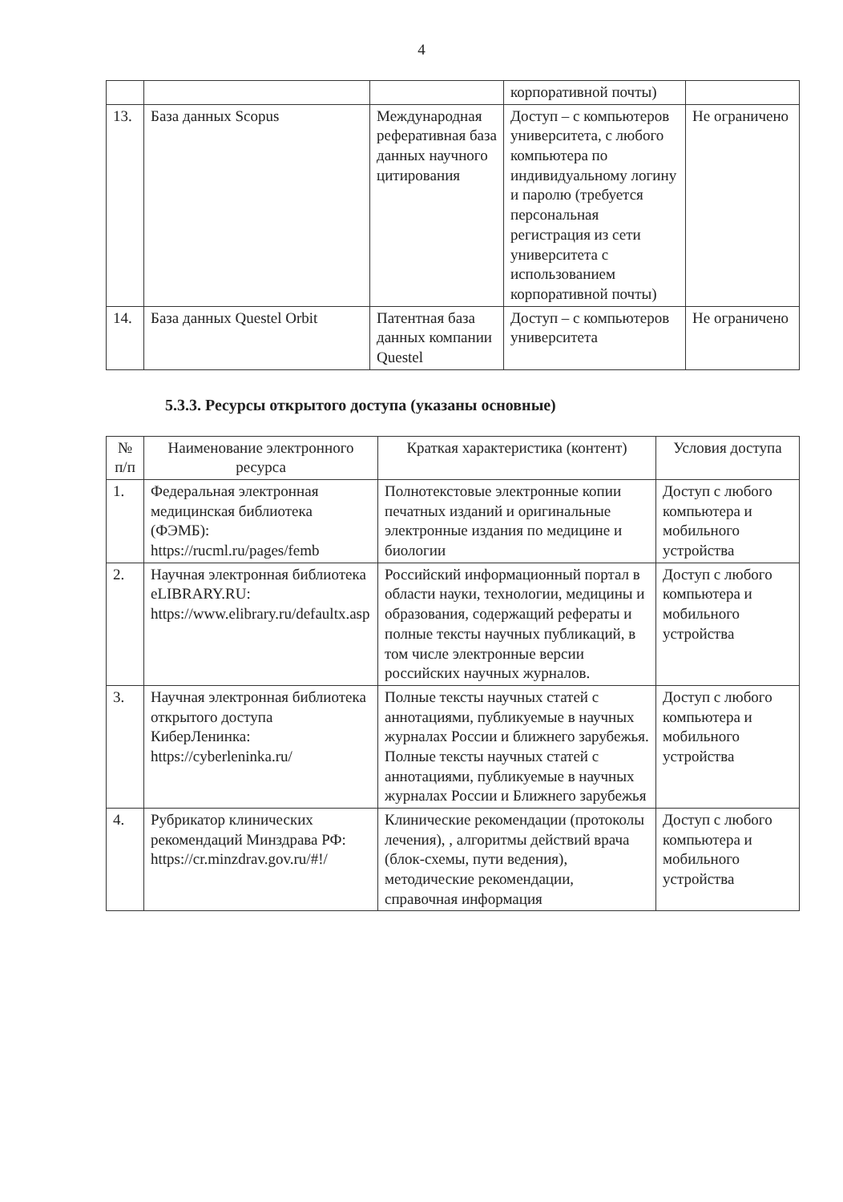4
| | | | корпоративной почты) | |
| 13. | База данных Scopus | Международная реферативная база данных научного цитирования | Доступ – с компьютеров университета, с любого компьютера по индивидуальному логину и паролю (требуется персональная регистрация из сети университета с использованием корпоративной почты) | Не ограничено |
| 14. | База данных Questel Orbit | Патентная база данных компании Questel | Доступ – с компьютеров университета | Не ограничено |
5.3.3. Ресурсы открытого доступа (указаны основные)
| № п/п | Наименование электронного ресурса | Краткая характеристика (контент) | Условия доступа |
| --- | --- | --- | --- |
| 1. | Федеральная электронная медицинская библиотека (ФЭМБ): https://rucml.ru/pages/femb | Полнотекстовые электронные копии печатных изданий и оригинальные электронные издания по медицине и биологии | Доступ с любого компьютера и мобильного устройства |
| 2. | Научная электронная библиотека eLIBRARY.RU: https://www.elibrary.ru/defaultx.asp | Российский информационный портал в области науки, технологии, медицины и образования, содержащий рефераты и полные тексты научных публикаций, в том числе электронные версии российских научных журналов. | Доступ с любого компьютера и мобильного устройства |
| 3. | Научная электронная библиотека открытого доступа КиберЛенинка: https://cyberleninka.ru/ | Полные тексты научных статей с аннотациями, публикуемые в научных журналах России и ближнего зарубежья. Полные тексты научных статей с аннотациями, публикуемые в научных журналах России и Ближнего зарубежья | Доступ с любого компьютера и мобильного устройства |
| 4. | Рубрикатор клинических рекомендаций Минздрава РФ: https://cr.minzdrav.gov.ru/#!/ | Клинические рекомендации (протоколы лечения), , алгоритмы действий врача (блок-схемы, пути ведения), методические рекомендации, справочная информация | Доступ с любого компьютера и мобильного устройства |